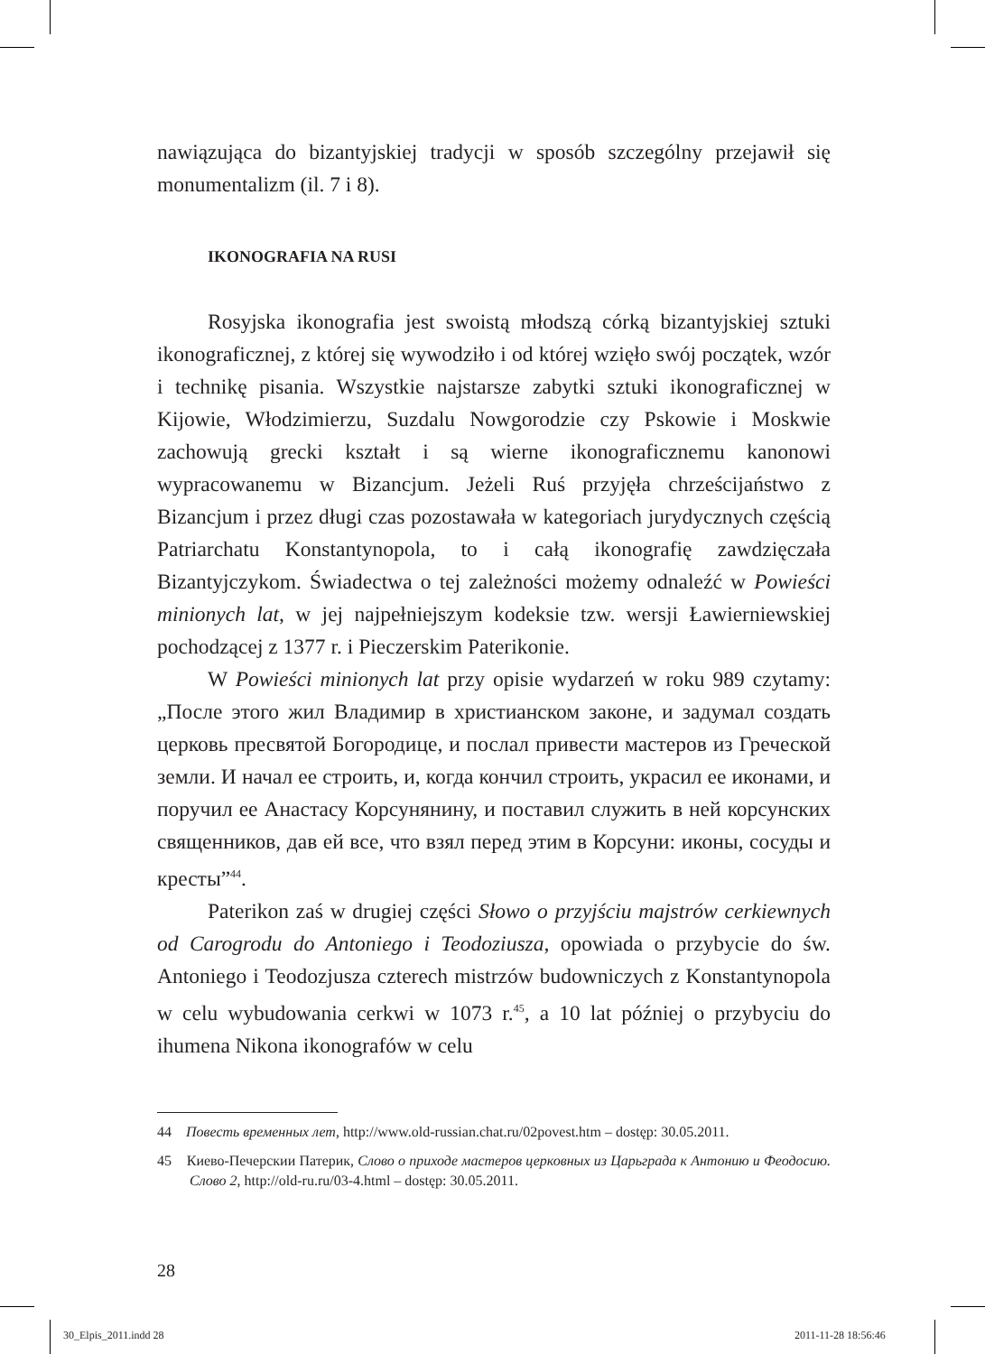nawiązująca do bizantyjskiej tradycji w sposób szczególny przejawił się monumentalizm (il. 7 i 8).
IKONOGRAFIA NA RUSI
Rosyjska ikonografia jest swoistą młodszą córką bizantyjskiej sztuki ikonograficznej, z której się wywodziło i od której wzięło swój początek, wzór i technikę pisania. Wszystkie najstarsze zabytki sztuki ikonograficznej w Kijowie, Włodzimierzu, Suzdalu Nowgorodzie czy Pskowie i Moskwie zachowują grecki kształt i są wierne ikonograficznemu kanonowi wypracowanemu w Bizancjum. Jeżeli Ruś przyjęła chrześcijaństwo z Bizancjum i przez długi czas pozostawała w kategoriach jurydycznych częścią Patriarchatu Konstantynopola, to i całą ikonografię zawdzięczała Bizantyjczykom. Świadectwa o tej zależności możemy odnaleźć w Powieści minionych lat, w jej najpełniejszym kodeksie tzw. wersji Ławierniewskiej pochodzącej z 1377 r. i Pieczerskim Paterikonie.
W Powieści minionych lat przy opisie wydarzeń w roku 989 czytamy: „После этого жил Владимир в христианском законе, и задумал создать церковь пресвятой Богородице, и послал привести мастеров из Греческой земли. И начал ее строить, и, когда кончил строить, украсил ее иконами, и поручил ее Анастасу Корсунянину, и поставил служить в ней корсунских священников, дав ей все, что взял перед этим в Корсуни: иконы, сосуды и кресты”<sup>44</sup>.
Paterikon zaś w drugiej części Słowo o przyjściu majstrów cerkiewnych od Carogrodu do Antoniego i Teodoziusza, opowiada o przybycie do św. Antoniego i Teodozjusza czterech mistrzów budowniczych z Konstantynopola w celu wybudowania cerkwi w 1073 r.<sup>45</sup>, a 10 lat później o przybyciu do ihumena Nikona ikonografów w celu
44 Повесть временных лет, http://www.old-russian.chat.ru/02povest.htm – dostęp: 30.05.2011.
45 Киево-Печерскии Патерик, Слово о приходе мастеров церковных из Царьграда к Антонию и Феодосию. Слово 2, http://old-ru.ru/03-4.html – dostęp: 30.05.2011.
28
30_Elpis_2011.indd 28 2011-11-28 18:56:46